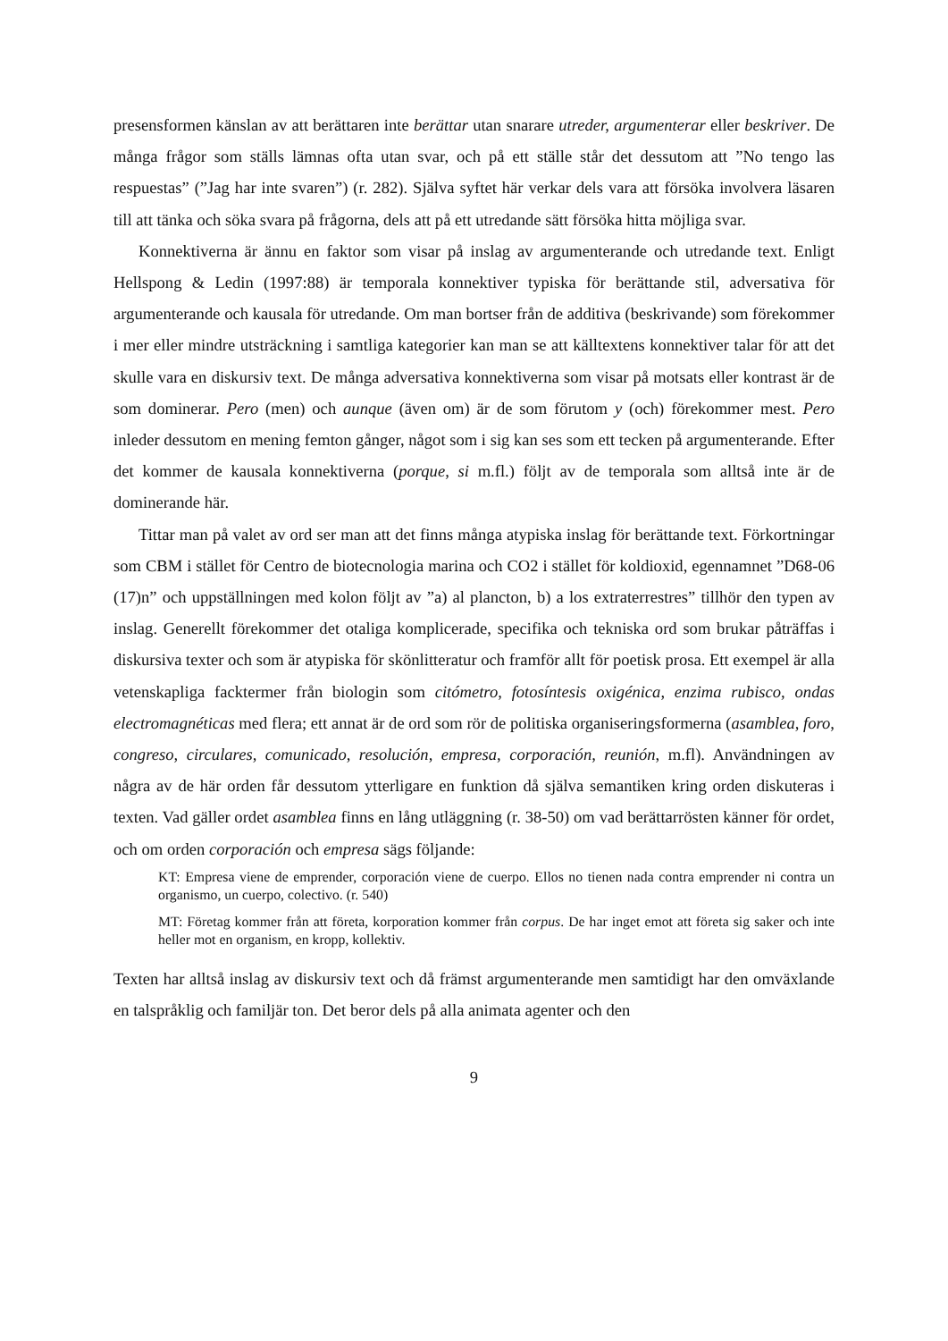presensformen känslan av att berättaren inte berättar utan snarare utreder, argumenterar eller beskriver. De många frågor som ställs lämnas ofta utan svar, och på ett ställe står det dessutom att ”No tengo las respuestas” (”Jag har inte svaren”) (r. 282). Själva syftet här verkar dels vara att försöka involvera läsaren till att tänka och söka svara på frågorna, dels att på ett utredande sätt försöka hitta möjliga svar.
Konnektiverna är ännu en faktor som visar på inslag av argumenterande och utredande text. Enligt Hellspong & Ledin (1997:88) är temporala konnektiver typiska för berättande stil, adversativa för argumenterande och kausala för utredande. Om man bortser från de additiva (beskrivande) som förekommer i mer eller mindre utsträckning i samtliga kategorier kan man se att källtextens konnektiver talar för att det skulle vara en diskursiv text. De många adversativa konnektiverna som visar på motsats eller kontrast är de som dominerar. Pero (men) och aunque (även om) är de som förutom y (och) förekommer mest. Pero inleder dessutom en mening femton gånger, något som i sig kan ses som ett tecken på argumenterande. Efter det kommer de kausala konnektiverna (porque, si m.fl.) följt av de temporala som alltså inte är de dominerande här.
Tittar man på valet av ord ser man att det finns många atypiska inslag för berättande text. Förkortningar som CBM i stället för Centro de biotecnologia marina och CO2 i stället för koldioxid, egennamnet ”D68-06 (17)n” och uppställningen med kolon följt av ”a) al plancton, b) a los extraterrestres” tillhör den typen av inslag. Generellt förekommer det otaliga komplicerade, specifika och tekniska ord som brukar påträffas i diskursiva texter och som är atypiska för skönlitteratur och framför allt för poetisk prosa. Ett exempel är alla vetenskapliga facktermer från biologin som citómetro, fotosíntesis oxigénica, enzima rubisco, ondas electromagnéticas med flera; ett annat är de ord som rör de politiska organiseringsformerna (asamblea, foro, congreso, circulares, comunicado, resolución, empresa, corporación, reunión, m.fl). Användningen av några av de här orden får dessutom ytterligare en funktion då själva semantiken kring orden diskuteras i texten. Vad gäller ordet asamblea finns en lång utläggning (r. 38-50) om vad berättarrösten känner för ordet, och om orden corporación och empresa sägs följande:
KT: Empresa viene de emprender, corporación viene de cuerpo. Ellos no tienen nada contra emprender ni contra un organismo, un cuerpo, colectivo. (r. 540)
MT: Företag kommer från att företa, korporation kommer från corpus. De har inget emot att företa sig saker och inte heller mot en organism, en kropp, kollektiv.
Texten har alltså inslag av diskursiv text och då främst argumenterande men samtidigt har den omväxlande en talspråklig och familjär ton. Det beror dels på alla animata agenter och den
9